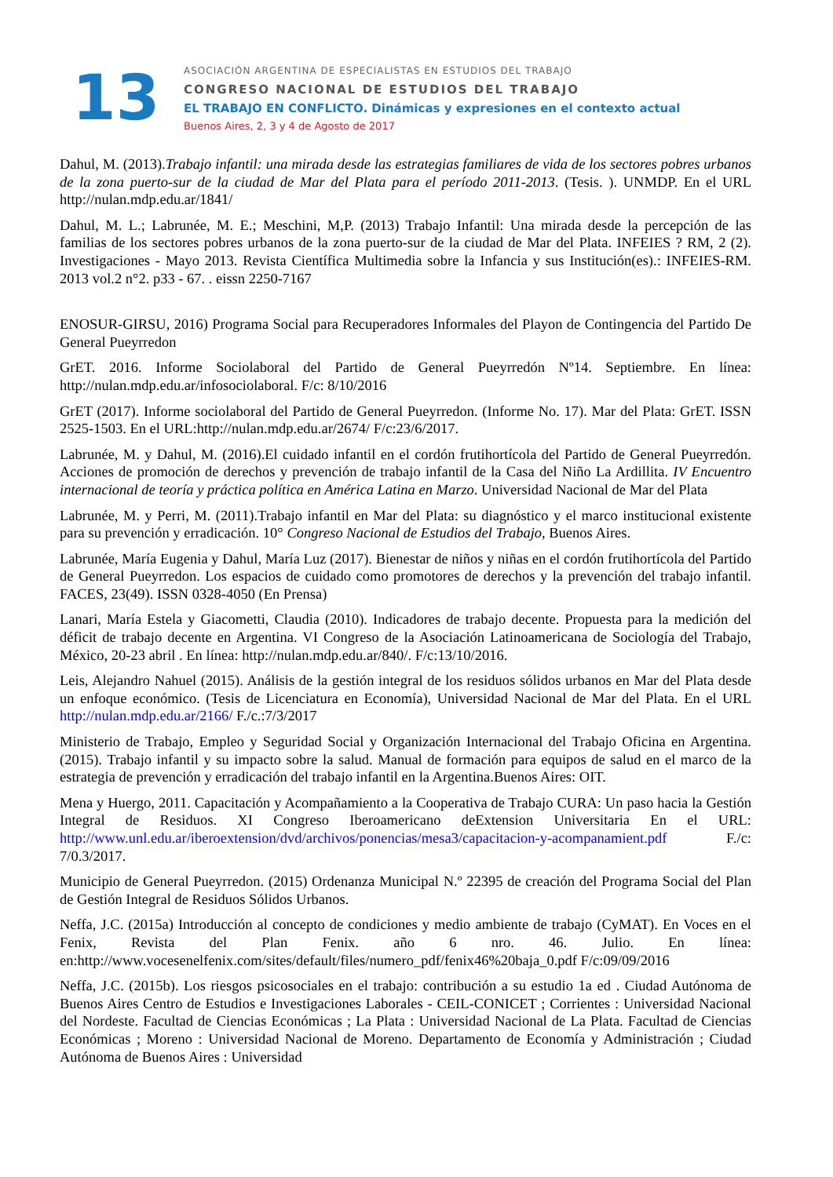13
ASOCIACIÓN ARGENTINA DE ESPECIALISTAS EN ESTUDIOS DEL TRABAJO
CONGRESO NACIONAL DE ESTUDIOS DEL TRABAJO
EL TRABAJO EN CONFLICTO. Dinámicas y expresiones en el contexto actual
Buenos Aires, 2, 3 y 4 de Agosto de 2017
Dahul, M. (2013).Trabajo infantil: una mirada desde las estrategias familiares de vida de los sectores pobres urbanos de la zona puerto-sur de la ciudad de Mar del Plata para el período 2011-2013. (Tesis. ). UNMDP. En el URL http://nulan.mdp.edu.ar/1841/
Dahul, M. L.; Labrunée, M. E.; Meschini, M,P. (2013) Trabajo Infantil: Una mirada desde la percepción de las familias de los sectores pobres urbanos de la zona puerto-sur de la ciudad de Mar del Plata. INFEIES ? RM, 2 (2). Investigaciones - Mayo 2013. Revista Científica Multimedia sobre la Infancia y sus Institución(es).: INFEIES-RM. 2013 vol.2 n°2. p33 - 67. . eissn 2250-7167
ENOSUR-GIRSU, 2016) Programa Social para Recuperadores Informales del Playon de Contingencia del Partido De General Pueyrredon
GrET. 2016. Informe Sociolaboral del Partido de General Pueyrredón Nº14. Septiembre. En línea: http://nulan.mdp.edu.ar/infosociolaboral. F/c: 8/10/2016
GrET (2017). Informe sociolaboral del Partido de General Pueyrredon. (Informe No. 17). Mar del Plata: GrET. ISSN 2525-1503. En el URL:http://nulan.mdp.edu.ar/2674/ F/c:23/6/2017.
Labrunée, M. y Dahul, M. (2016).El cuidado infantil en el cordón frutihortícola del Partido de General Pueyrredón. Acciones de promoción de derechos y prevención de trabajo infantil de la Casa del Niño La Ardillita. IV Encuentro internacional de teoría y práctica política en América Latina en Marzo. Universidad Nacional de Mar del Plata
Labrunée, M. y Perri, M. (2011).Trabajo infantil en Mar del Plata: su diagnóstico y el marco institucional existente para su prevención y erradicación. 10° Congreso Nacional de Estudios del Trabajo, Buenos Aires.
Labrunée, María Eugenia y Dahul, María Luz (2017). Bienestar de niños y niñas en el cordón frutihortícola del Partido de General Pueyrredon. Los espacios de cuidado como promotores de derechos y la prevención del trabajo infantil. FACES, 23(49). ISSN 0328-4050 (En Prensa)
Lanari, María Estela y Giacometti, Claudia (2010). Indicadores de trabajo decente. Propuesta para la medición del déficit de trabajo decente en Argentina. VI Congreso de la Asociación Latinoamericana de Sociología del Trabajo, México, 20-23 abril . En línea: http://nulan.mdp.edu.ar/840/. F/c:13/10/2016.
Leis, Alejandro Nahuel (2015). Análisis de la gestión integral de los residuos sólidos urbanos en Mar del Plata desde un enfoque económico. (Tesis de Licenciatura en Economía), Universidad Nacional de Mar del Plata. En el URL http://nulan.mdp.edu.ar/2166/ F./c.:7/3/2017
Ministerio de Trabajo, Empleo y Seguridad Social y Organización Internacional del Trabajo Oficina en Argentina. (2015). Trabajo infantil y su impacto sobre la salud. Manual de formación para equipos de salud en el marco de la estrategia de prevención y erradicación del trabajo infantil en la Argentina.Buenos Aires: OIT.
Mena y Huergo, 2011. Capacitación y Acompañamiento a la Cooperativa de Trabajo CURA: Un paso hacia la Gestión Integral de Residuos. XI Congreso Iberoamericano deExtension Universitaria En el URL: http://www.unl.edu.ar/iberoextension/dvd/archivos/ponencias/mesa3/capacitacion-y-acompanamient.pdf F./c: 7/0.3/2017.
Municipio de General Pueyrredon. (2015) Ordenanza Municipal N.º 22395 de creación del Programa Social del Plan de Gestión Integral de Residuos Sólidos Urbanos.
Neffa, J.C. (2015a) Introducción al concepto de condiciones y medio ambiente de trabajo (CyMAT). En Voces en el Fenix, Revista del Plan Fenix. año 6 nro. 46. Julio. En línea: en:http://www.vocesenelfenix.com/sites/default/files/numero_pdf/fenix46%20baja_0.pdf F/c:09/09/2016
Neffa, J.C. (2015b). Los riesgos psicosociales en el trabajo: contribución a su estudio 1a ed . Ciudad Autónoma de Buenos Aires Centro de Estudios e Investigaciones Laborales - CEIL-CONICET ; Corrientes : Universidad Nacional del Nordeste. Facultad de Ciencias Económicas ; La Plata : Universidad Nacional de La Plata. Facultad de Ciencias Económicas ; Moreno : Universidad Nacional de Moreno. Departamento de Economía y Administración ; Ciudad Autónoma de Buenos Aires : Universidad